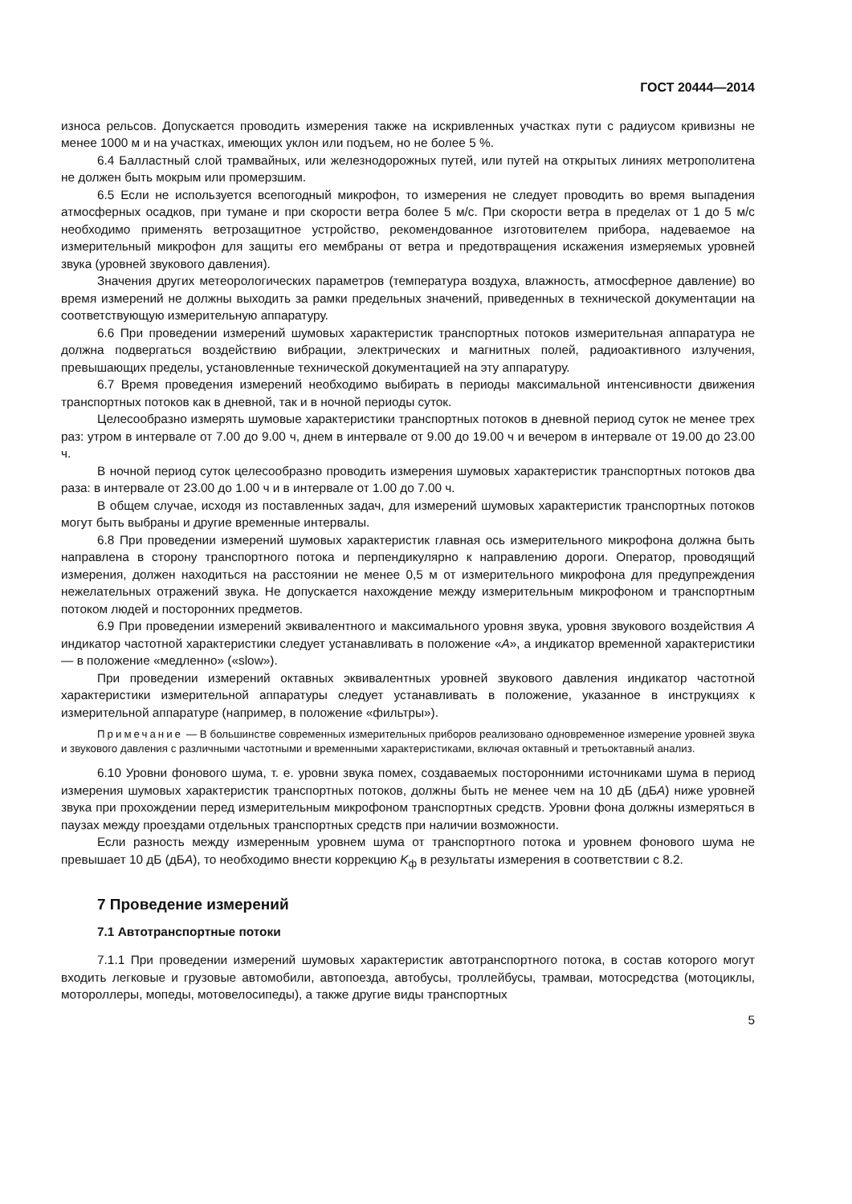ГОСТ 20444—2014
износа рельсов. Допускается проводить измерения также на искривленных участках пути с радиусом кривизны не менее 1000 м и на участках, имеющих уклон или подъем, но не более 5 %.
6.4 Балластный слой трамвайных, или железнодорожных путей, или путей на открытых линиях метрополитена не должен быть мокрым или промерзшим.
6.5 Если не используется всепогодный микрофон, то измерения не следует проводить во время выпадения атмосферных осадков, при тумане и при скорости ветра более 5 м/с. При скорости ветра в пределах от 1 до 5 м/с необходимо применять ветрозащитное устройство, рекомендованное изготовителем прибора, надеваемое на измерительный микрофон для защиты его мембраны от ветра и предотвращения искажения измеряемых уровней звука (уровней звукового давления).
Значения других метеорологических параметров (температура воздуха, влажность, атмосферное давление) во время измерений не должны выходить за рамки предельных значений, приведенных в технической документации на соответствующую измерительную аппаратуру.
6.6 При проведении измерений шумовых характеристик транспортных потоков измерительная аппаратура не должна подвергаться воздействию вибрации, электрических и магнитных полей, радиоактивного излучения, превышающих пределы, установленные технической документацией на эту аппаратуру.
6.7 Время проведения измерений необходимо выбирать в периоды максимальной интенсивности движения транспортных потоков как в дневной, так и в ночной периоды суток.
Целесообразно измерять шумовые характеристики транспортных потоков в дневной период суток не менее трех раз: утром в интервале от 7.00 до 9.00 ч, днем в интервале от 9.00 до 19.00 ч и вечером в интервале от 19.00 до 23.00 ч.
В ночной период суток целесообразно проводить измерения шумовых характеристик транспортных потоков два раза: в интервале от 23.00 до 1.00 ч и в интервале от 1.00 до 7.00 ч.
В общем случае, исходя из поставленных задач, для измерений шумовых характеристик транспортных потоков могут быть выбраны и другие временные интервалы.
6.8 При проведении измерений шумовых характеристик главная ось измерительного микрофона должна быть направлена в сторону транспортного потока и перпендикулярно к направлению дороги. Оператор, проводящий измерения, должен находиться на расстоянии не менее 0,5 м от измерительного микрофона для предупреждения нежелательных отражений звука. Не допускается нахождение между измерительным микрофоном и транспортным потоком людей и посторонних предметов.
6.9 При проведении измерений эквивалентного и максимального уровня звука, уровня звукового воздействия А индикатор частотной характеристики следует устанавливать в положение «А», а индикатор временной характеристики — в положение «медленно» («slow»).
При проведении измерений октавных эквивалентных уровней звукового давления индикатор частотной характеристики измерительной аппаратуры следует устанавливать в положение, указанное в инструкциях к измерительной аппаратуре (например, в положение «фильтры»).
Примечание — В большинстве современных измерительных приборов реализовано одновременное измерение уровней звука и звукового давления с различными частотными и временными характеристиками, включая октавный и третьоктавный анализ.
6.10 Уровни фонового шума, т. е. уровни звука помех, создаваемых посторонними источниками шума в период измерения шумовых характеристик транспортных потоков, должны быть не менее чем на 10 дБ (дБА) ниже уровней звука при прохождении перед измерительным микрофоном транспортных средств. Уровни фона должны измеряться в паузах между проездами отдельных транспортных средств при наличии возможности.
Если разность между измеренным уровнем шума от транспортного потока и уровнем фонового шума не превышает 10 дБ (дБА), то необходимо внести коррекцию K<sub>ф</sub> в результаты измерения в соответствии с 8.2.
7 Проведение измерений
7.1 Автотранспортные потоки
7.1.1 При проведении измерений шумовых характеристик автотранспортного потока, в состав которого могут входить легковые и грузовые автомобили, автопоезда, автобусы, троллейбусы, трамваи, мотосредства (мотоциклы, мотороллеры, мопеды, мотовелосипеды), а также другие виды транспортных
5